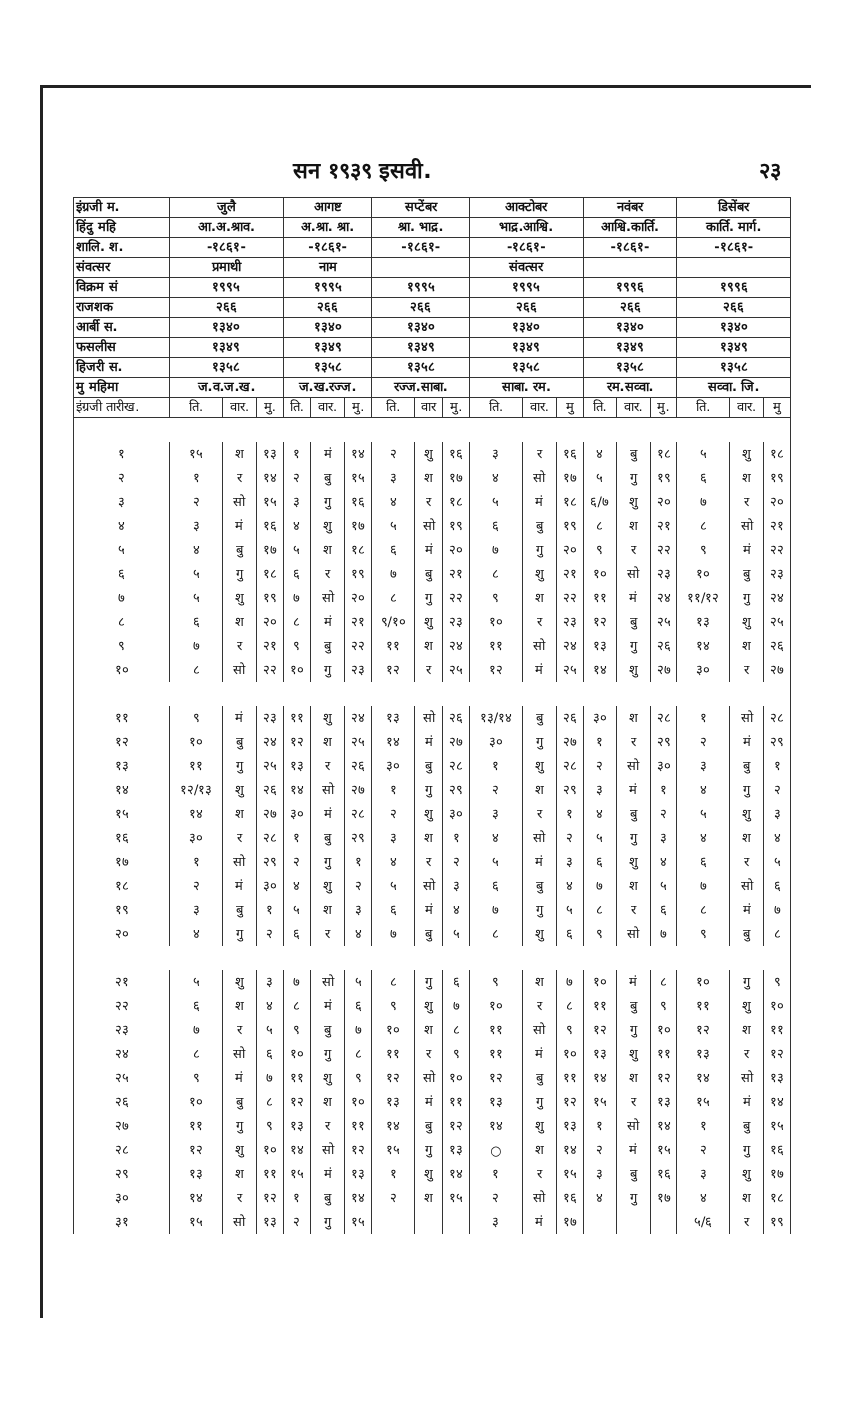सन १९३९ इसवी. २३
| इंग्रजी म. | जुलै | | | आगष्ट | | | सप्टेंबर | | | आक्टोबर | | | नवंबर | | | डिसेंबर | | |
| --- | --- | --- | --- | --- | --- | --- | --- | --- | --- | --- | --- | --- | --- | --- | --- | --- | --- | --- |
| हिंदु महि | आ.अ.श्राव. | | | अ.श्रा. श्रा. | | | श्रा. भाद्र. | | | भाद्र.आश्वि. | | | आश्वि.कार्ति. | | | कार्ति. मार्ग. | | |
| शालि. श. | -१८६१- | | | -१८६१- | | | -१८६१- | | | -१८६१- | | | -१८६१- | | | -१८६१- | | |
| संवत्सर | प्रमाथी | | | नाम | | | | | | संवत्सर | | | | | | | | |
| विक्रम सं | १९९५ | | | १९९५ | | | १९९५ | | | १९९५ | | | १९९६ | | | १९९६ | | |
| राजशक | २६६ | | | २६६ | | | २६६ | | | २६६ | | | २६६ | | | २६६ | | |
| आर्बी स. | १३४० | | | १३४० | | | १३४० | | | १३४० | | | १३४० | | | १३४० | | |
| फसलीस | १३४९ | | | १३४९ | | | १३४९ | | | १३४९ | | | १३४९ | | | १३४९ | | |
| हिजरी स. | १३५८ | | | १३५८ | | | १३५८ | | | १३५८ | | | १३५८ | | | १३५८ | | |
| मु महिमा | ज.व.ज.ख. | | | ज.ख.रज्ज. | | | रज्ज.साबा. | | | साबा. रम. | | | रम.सव्वा. | | | सव्वा. जि. | | |
| इंग्रजी तारीख. | ति. | वार. | मु. | ति. | वार. | मु. | ति. | वार | मु. | ति. | वार. | मु | ति. | वार. | मु. | ति. | वार. | मु |
| १ | १५ | श | १३ | १ | मं | १४ | २ | शु | १६ | ३ | र | १६ | ४ | बु | १८ | ५ | शु | १८ |
| २ | १ | र | १४ | २ | बु | १५ | ३ | श | १७ | ४ | सो | १७ | ५ | गु | १९ | ६ | श | १९ |
| ३ | २ | सो | १५ | ३ | गु | १६ | ४ | र | १८ | ५ | मं | १८ | ६/७ | शु | २० | ७ | र | २० |
| ४ | ३ | मं | १६ | ४ | शु | १७ | ५ | सो | १९ | ६ | बु | १९ | ८ | श | २१ | ८ | सो | २१ |
| ५ | ४ | बु | १७ | ५ | श | १८ | ६ | मं | २० | ७ | गु | २० | ९ | र | २२ | ९ | मं | २२ |
| ६ | ५ | गु | १८ | ६ | र | १९ | ७ | बु | २१ | ८ | शु | २१ | १० | सो | २३ | १० | बु | २३ |
| ७ | ५ | शु | १९ | ७ | सो | २० | ८ | गु | २२ | ९ | श | २२ | ११ | मं | २४ | ११/१२ | गु | २४ |
| ८ | ६ | श | २० | ८ | मं | २१ | ९/१० | शु | २३ | १० | र | २३ | १२ | बु | २५ | १३ | शु | २५ |
| ९ | ७ | र | २१ | ९ | बु | २२ | ११ | श | २४ | ११ | सो | २४ | १३ | गु | २६ | १४ | श | २६ |
| १० | ८ | सो | २२ | १० | गु | २३ | १२ | र | २५ | १२ | मं | २५ | १४ | शु | २७ | ३० | र | २७ |
| ११ | ९ | मं | २३ | ११ | शु | २४ | १३ | सो | २६ | १३/१४ | बु | २६ | ३० | श | २८ | १ | सो | २८ |
| १२ | १० | बु | २४ | १२ | श | २५ | १४ | मं | २७ | ३० | गु | २७ | १ | र | २९ | २ | मं | २९ |
| १३ | ११ | गु | २५ | १३ | र | २६ | ३० | बु | २८ | १ | शु | २८ | २ | सो | ३० | ३ | बु | १ |
| १४ | १२/१३ | शु | २६ | १४ | सो | २७ | १ | गु | २९ | २ | श | २९ | ३ | मं | १ | ४ | गु | २ |
| १५ | १४ | श | २७ | ३० | मं | २८ | २ | शु | ३० | ३ | र | १ | ४ | बु | २ | ५ | शु | ३ |
| १६ | ३० | र | २८ | १ | बु | २९ | ३ | श | १ | ४ | सो | २ | ५ | गु | ३ | ४ | श | ४ |
| १७ | १ | सो | २९ | २ | गु | १ | ४ | र | २ | ५ | मं | ३ | ६ | शु | ४ | ६ | र | ५ |
| १८ | २ | मं | ३० | ४ | शु | २ | ५ | सो | ३ | ६ | बु | ४ | ७ | श | ५ | ७ | सो | ६ |
| १९ | ३ | बु | १ | ५ | श | ३ | ६ | मं | ४ | ७ | गु | ५ | ८ | र | ६ | ८ | मं | ७ |
| २० | ४ | गु | २ | ६ | र | ४ | ७ | बु | ५ | ८ | शु | ६ | ९ | सो | ७ | ९ | बु | ८ |
| २१ | ५ | शु | ३ | ७ | सो | ५ | ८ | गु | ६ | ९ | श | ७ | १० | मं | ८ | १० | गु | ९ |
| २२ | ६ | श | ४ | ८ | मं | ६ | ९ | शु | ७ | १० | र | ८ | ११ | बु | ९ | ११ | शु | १० |
| २३ | ७ | र | ५ | ९ | बु | ७ | १० | श | ८ | ११ | सो | ९ | १२ | गु | १० | १२ | श | ११ |
| २४ | ८ | सो | ६ | १० | गु | ८ | ११ | र | ९ | ११ | मं | १० | १३ | शु | ११ | १३ | र | १२ |
| २५ | ९ | मं | ७ | ११ | शु | ९ | १२ | सो | १० | १२ | बु | ११ | १४ | श | १२ | १४ | सो | १३ |
| २६ | १० | बु | ८ | १२ | श | १० | १३ | मं | ११ | १३ | गु | १२ | १५ | र | १३ | १५ | मं | १४ |
| २७ | ११ | गु | ९ | १३ | र | ११ | १४ | बु | १२ | १४ | शु | १३ | १ | सो | १४ | १ | बु | १५ |
| २८ | १२ | शु | १० | १४ | सो | १२ | १५ | गु | १३ | ○ | श | १४ | २ | मं | १५ | २ | गु | १६ |
| २९ | १३ | श | ११ | १५ | मं | १३ | १ | शु | १४ | १ | र | १५ | ३ | बु | १६ | ३ | शु | १७ |
| ३० | १४ | र | १२ | १ | बु | १४ | २ | श | १५ | २ | सो | १६ | ४ | गु | १७ | ४ | श | १८ |
| ३१ | १५ | सो | १३ | २ | गु | १५ | | | | ३ | मं | १७ | | | | ५/६ | र | १९ |